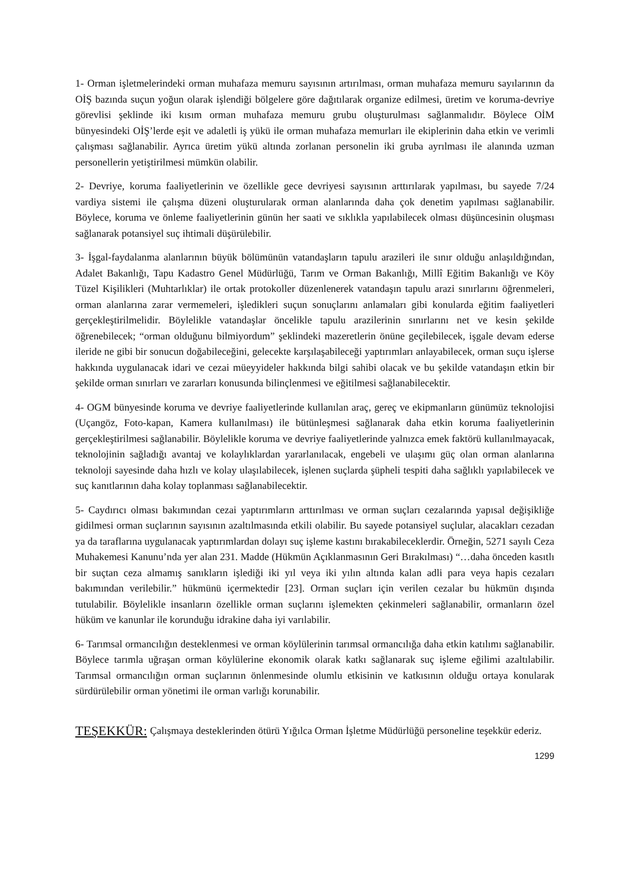1- Orman işletmelerindeki orman muhafaza memuru sayısının artırılması, orman muhafaza memuru sayılarının da OİŞ bazında suçun yoğun olarak işlendiği bölgelere göre dağıtılarak organize edilmesi, üretim ve koruma-devriye görevlisi şeklinde iki kısım orman muhafaza memuru grubu oluşturulması sağlanmalıdır. Böylece OİM bünyesindeki OİŞ’lerde eşit ve adaletli iş yükü ile orman muhafaza memurları ile ekiplerinin daha etkin ve verimli çalışması sağlanabilir. Ayrıca üretim yükü altında zorlanan personelin iki gruba ayrılması ile alanında uzman personellerin yetiştirilmesi mümkün olabilir.
2- Devriye, koruma faaliyetlerinin ve özellikle gece devriyesi sayısının arttırılarak yapılması, bu sayede 7/24 vardiya sistemi ile çalışma düzeni oluşturularak orman alanlarında daha çok denetim yapılması sağlanabilir. Böylece, koruma ve önleme faaliyetlerinin günün her saati ve sıklıkla yapılabilecek olması düşüncesinin oluşması sağlanarak potansiyel suç ihtimali düşürülebilir.
3- İşgal-faydalanma alanlarının büyük bölümünün vatandaşların tapulu arazileri ile sınır olduğu anlaşıldığından, Adalet Bakanlığı, Tapu Kadastro Genel Müdürlüğü, Tarım ve Orman Bakanlığı, Millî Eğitim Bakanlığı ve Köy Tüzel Kişilikleri (Muhtarlıklar) ile ortak protokoller düzenlenerek vatandaşın tapulu arazi sınırlarını öğrenmeleri, orman alanlarına zarar vermemeleri, işledikleri suçun sonuçlarını anlamaları gibi konularda eğitim faaliyetleri gerçekleştirilmelidir. Böylelikle vatandaşlar öncelikle tapulu arazilerinin sınırlarını net ve kesin şekilde öğrenebilecek; “orman olduğunu bilmiyordum” şeklindeki mazeretlerin önüne geçilebilecek, işgale devam ederse ileride ne gibi bir sonucun doğabileceğini, gelecekte karşılaşabileceği yaptırımları anlayabilecek, orman suçu işlerse hakkında uygulanacak idari ve cezai müeyyideler hakkında bilgi sahibi olacak ve bu şekilde vatandaşın etkin bir şekilde orman sınırları ve zararları konusunda bilinçlenmesi ve eğitilmesi sağlanabilecektir.
4- OGM bünyesinde koruma ve devriye faaliyetlerinde kullanılan araç, gereç ve ekipmanların günümüz teknolojisi (Uçangöz, Foto-kapan, Kamera kullanılması) ile bütünleşmesi sağlanarak daha etkin koruma faaliyetlerinin gerçekleştirilmesi sağlanabilir. Böylelikle koruma ve devriye faaliyetlerinde yalnızca emek faktörü kullanılmayacak, teknolojinin sağladığı avantaj ve kolaylıklardan yararlanılacak, engebeli ve ulaşımı güç olan orman alanlarına teknoloji sayesinde daha hızlı ve kolay ulaşılabilecek, işlenen suçlarda şüpheli tespiti daha sağlıklı yapılabilecek ve suç kanıtlarının daha kolay toplanması sağlanabilecektir.
5- Caydırıcı olması bakımından cezai yaptırımların arttırılması ve orman suçları cezalarında yapısal değişikliğe gidilmesi orman suçlarının sayısının azaltılmasında etkili olabilir. Bu sayede potansiyel suçlular, alacakları cezadan ya da taraflarına uygulanacak yaptırımlardan dolayı suç işleme kastını bırakabileceklerdir. Örneğin, 5271 sayılı Ceza Muhakemesi Kanunu’nda yer alan 231. Madde (Hükmün Açıklanmasının Geri Bırakılması) “…daha önceden kasıtlı bir suçtan ceza almamış sanıkların işlediği iki yıl veya iki yılın altında kalan adli para veya hapis cezaları bakımından verilebilir.” hükmünü içermektedir [23]. Orman suçları için verilen cezalar bu hükmün dışında tutulabilir. Böylelikle insanların özellikle orman suçlarını işlemekten çekinmeleri sağlanabilir, ormanların özel hüküm ve kanunlar ile korunduğu idrakine daha iyi varılabilir.
6- Tarımsal ormancılığın desteklenmesi ve orman köylülerinin tarımsal ormancılığa daha etkin katılımı sağlanabilir. Böylece tarımla uğraşan orman köylülerine ekonomik olarak katkı sağlanarak suç işleme eğilimi azaltılabilir. Tarımsal ormancılığın orman suçlarının önlenmesinde olumlu etkisinin ve katkısının olduğu ortaya konularak sürdürülebilir orman yönetimi ile orman varlığı korunabilir.
TEŞEKKÜR:
Çalışmaya desteklerinden ötürü Yığılca Orman İşletme Müdürlüğü personeline teşekkür ederiz.
1299